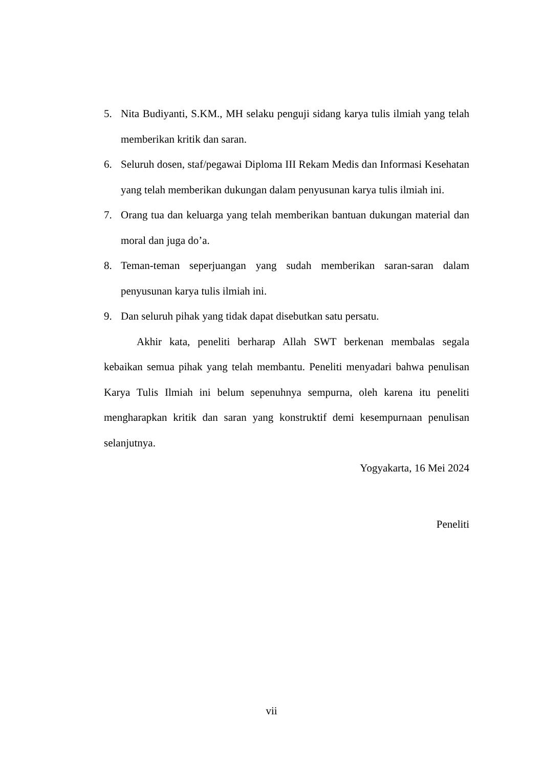5. Nita Budiyanti, S.KM., MH selaku penguji sidang karya tulis ilmiah yang telah memberikan kritik dan saran.
6. Seluruh dosen, staf/pegawai Diploma III Rekam Medis dan Informasi Kesehatan yang telah memberikan dukungan dalam penyusunan karya tulis ilmiah ini.
7. Orang tua dan keluarga yang telah memberikan bantuan dukungan material dan moral dan juga do’a.
8. Teman-teman seperjuangan yang sudah memberikan saran-saran dalam penyusunan karya tulis ilmiah ini.
9. Dan seluruh pihak yang tidak dapat disebutkan satu persatu.
Akhir kata, peneliti berharap Allah SWT berkenan membalas segala kebaikan semua pihak yang telah membantu. Peneliti menyadari bahwa penulisan Karya Tulis Ilmiah ini belum sepenuhnya sempurna, oleh karena itu peneliti mengharapkan kritik dan saran yang konstruktif demi kesempurnaan penulisan selanjutnya.
Yogyakarta, 16 Mei 2024
Peneliti
vii